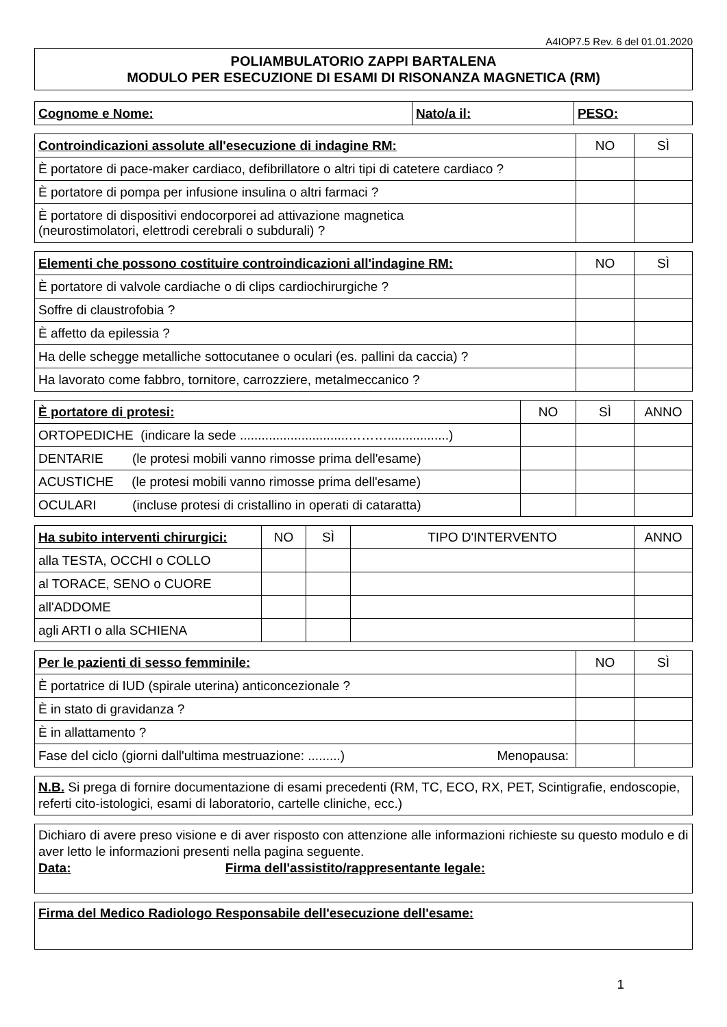A4IOP7.5 Rev. 6 del 01.01.2020
POLIAMBULATORIO ZAPPI BARTALENA
MODULO PER ESECUZIONE DI ESAMI DI RISONANZA MAGNETICA (RM)
| Cognome e Nome: | Nato/a il: | PESO: |
| Controindicazioni assolute all'esecuzione di indagine RM: | NO | SÌ |
| --- | --- | --- |
| È portatore di pace-maker cardiaco, defibrillatore o altri tipi di catetere cardiaco ? | | |
| È portatore di pompa per infusione insulina o altri farmaci ? | | |
| È portatore di dispositivi endocorporei ad attivazione magnetica (neurostimolatori, elettrodi cerebrali o subdurali) ? | | |
| Elementi che possono costituire controindicazioni all'indagine RM: | NO | SÌ |
| --- | --- | --- |
| È portatore di valvole cardiache o di clips cardiochirurgiche ? | | |
| Soffre di claustrofobia ? | | |
| È affetto da epilessia ? | | |
| Ha delle schegge metalliche sottocutanee o oculari (es. pallini da caccia) ? | | |
| Ha lavorato come fabbro, tornitore, carrozziere, metalmeccanico ? | | |
| È portatore di protesi: | NO | SÌ | ANNO |
| --- | --- | --- | --- |
| ORTOPEDICHE (indicare la sede ..............................……….................) | | | |
| DENTARIE (le protesi mobili vanno rimosse prima dell'esame) | | | |
| ACUSTICHE (le protesi mobili vanno rimosse prima dell'esame) | | | |
| OCULARI (incluse protesi di cristallino in operati di cataratta) | | | |
| Ha subito interventi chirurgici: | NO | SÌ | TIPO D'INTERVENTO | ANNO |
| --- | --- | --- | --- | --- |
| alla TESTA, OCCHI o COLLO | | | | |
| al TORACE, SENO o CUORE | | | | |
| all'ADDOME | | | | |
| agli ARTI o alla SCHIENA | | | | |
| Per le pazienti di sesso femminile: | NO | SÌ |
| --- | --- | --- |
| È portatrice di IUD (spirale uterina) anticoncezionale ? | | |
| È in stato di gravidanza ? | | |
| È in allattamento ? | | |
| Fase del ciclo (giorni dall'ultima mestruazione: .........) Menopausa: | | |
N.B. Si prega di fornire documentazione di esami precedenti (RM, TC, ECO, RX, PET, Scintigrafie, endoscopie, referti cito-istologici, esami di laboratorio, cartelle cliniche, ecc.)
Dichiaro di avere preso visione e di aver risposto con attenzione alle informazioni richieste su questo modulo e di aver letto le informazioni presenti nella pagina seguente.
Data: Firma dell'assistito/rappresentante legale:
Firma del Medico Radiologo Responsabile dell'esecuzione dell'esame:
1